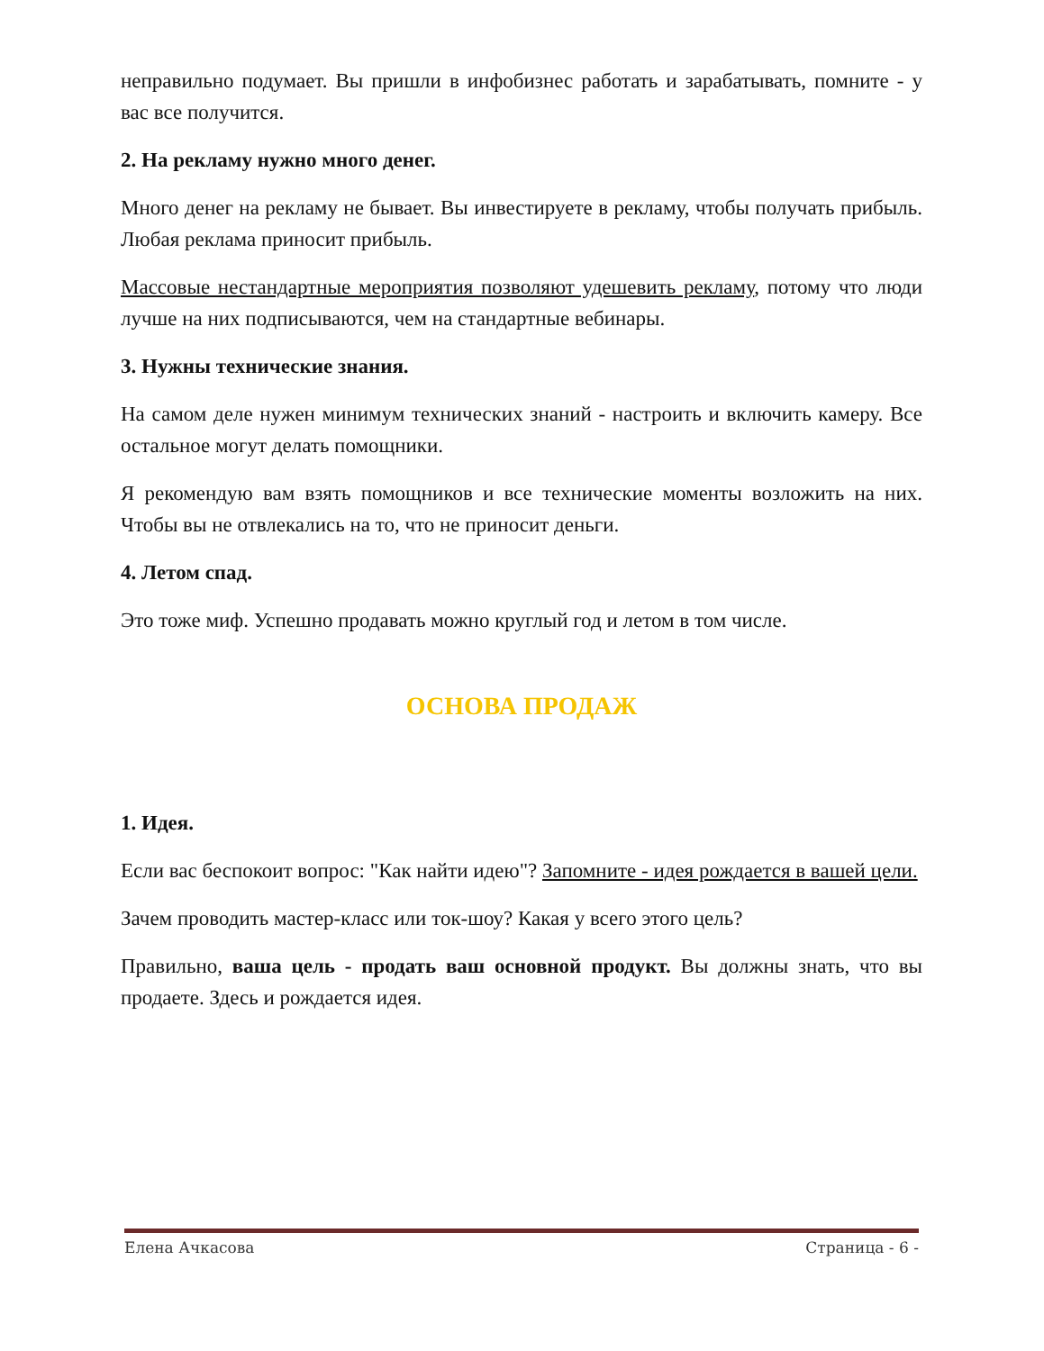неправильно подумает. Вы пришли в инфобизнес работать и зарабатывать, помните - у вас все получится.
2. На рекламу нужно много денег.
Много денег на рекламу не бывает. Вы инвестируете в рекламу, чтобы получать прибыль. Любая реклама приносит прибыль.
Массовые нестандартные мероприятия позволяют удешевить рекламу, потому что люди лучше на них подписываются, чем на стандартные вебинары.
3. Нужны технические знания.
На самом деле нужен минимум технических знаний - настроить и включить камеру. Все остальное могут делать помощники.
Я рекомендую вам взять помощников и все технические моменты возложить на них. Чтобы вы не отвлекались на то, что не приносит деньги.
4. Летом спад.
Это тоже миф. Успешно продавать можно круглый год и летом в том числе.
ОСНОВА ПРОДАЖ
1. Идея.
Если вас беспокоит вопрос: "Как найти идею"? Запомните - идея рождается в вашей цели.
Зачем проводить мастер-класс или ток-шоу? Какая у всего этого цель?
Правильно, ваша цель - продать ваш основной продукт. Вы должны знать, что вы продаете. Здесь и рождается идея.
Елена Ачкасова Страница - 6 -